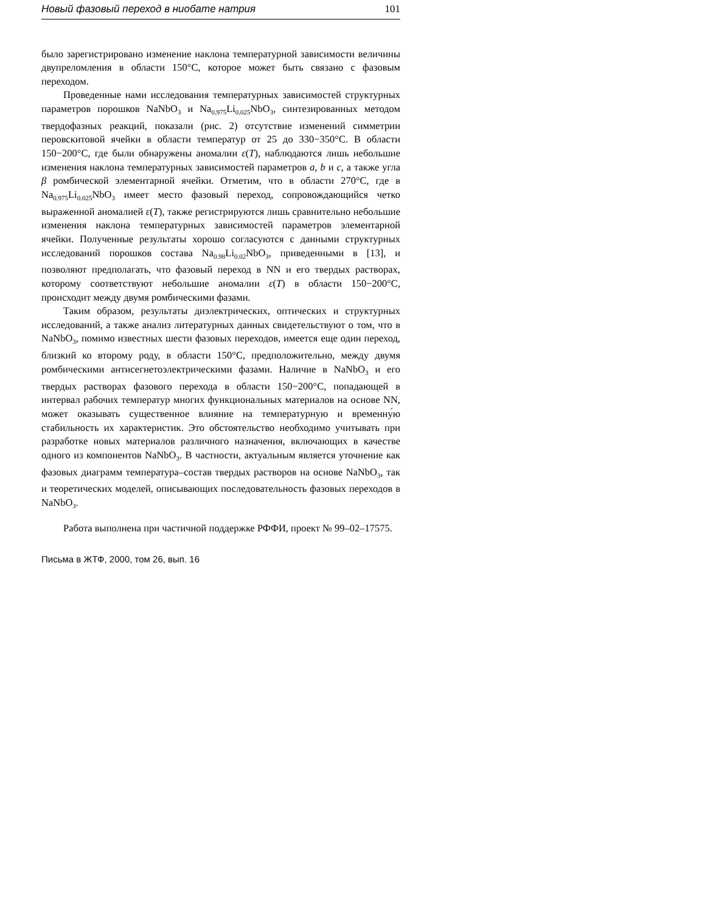Новый фазовый переход в ниобате натрия 101
было зарегистрировано изменение наклона температурной зависимости величины двупреломления в области 150°C, которое может быть связано с фазовым переходом.
Проведенные нами исследования температурных зависимостей структурных параметров порошков NaNbO<sub>3</sub> и Na<sub>0.975</sub>Li<sub>0.025</sub>NbO<sub>3</sub>, синтезированных методом твердофазных реакций, показали (рис. 2) отсутствие изменений симметрии перовскитовой ячейки в области температур от 25 до 330−350°C. В области 150−200°C, где были обнаружены аномалии ε(T), наблюдаются лишь небольшие изменения наклона температурных зависимостей параметров a, b и c, а также угла β ромбической элементарной ячейки. Отметим, что в области 270°C, где в Na<sub>0.975</sub>Li<sub>0.025</sub>NbO<sub>3</sub> имеет место фазовый переход, сопровождающийся четко выраженной аномалией ε(T), также регистрируются лишь сравнительно небольшие изменения наклона температурных зависимостей параметров элементарной ячейки. Полученные результаты хорошо согласуются с данными структурных исследований порошков состава Na<sub>0.98</sub>Li<sub>0.02</sub>NbO<sub>3</sub>, приведенными в [13], и позволяют предполагать, что фазовый переход в NN и его твердых растворах, которому соответствуют небольшие аномалии ε(T) в области 150−200°C, происходит между двумя ромбическими фазами.
Таким образом, результаты диэлектрических, оптических и структурных исследований, а также анализ литературных данных свидетельствуют о том, что в NaNbO<sub>3</sub>, помимо известных шести фазовых переходов, имеется еще один переход, близкий ко второму роду, в области 150°C, предположительно, между двумя ромбическими антисегнетоэлектрическими фазами. Наличие в NaNbO<sub>3</sub> и его твердых растворах фазового перехода в области 150−200°C, попадающей в интервал рабочих температур многих функциональных материалов на основе NN, может оказывать существенное влияние на температурную и временну́ю стабильность их характеристик. Это обстоятельство необходимо учитывать при разработке новых материалов различного назначения, включающих в качестве одного из компонентов NaNbO<sub>3</sub>. В частности, актуальным является уточнение как фазовых диаграмм температура–состав твердых растворов на основе NaNbO<sub>3</sub>, так и теоретических моделей, описывающих последовательность фазовых переходов в NaNbO<sub>3</sub>.
Работа выполнена при частичной поддержке РФФИ, проект № 99–02–17575.
Письма в ЖТФ, 2000, том 26, вып. 16